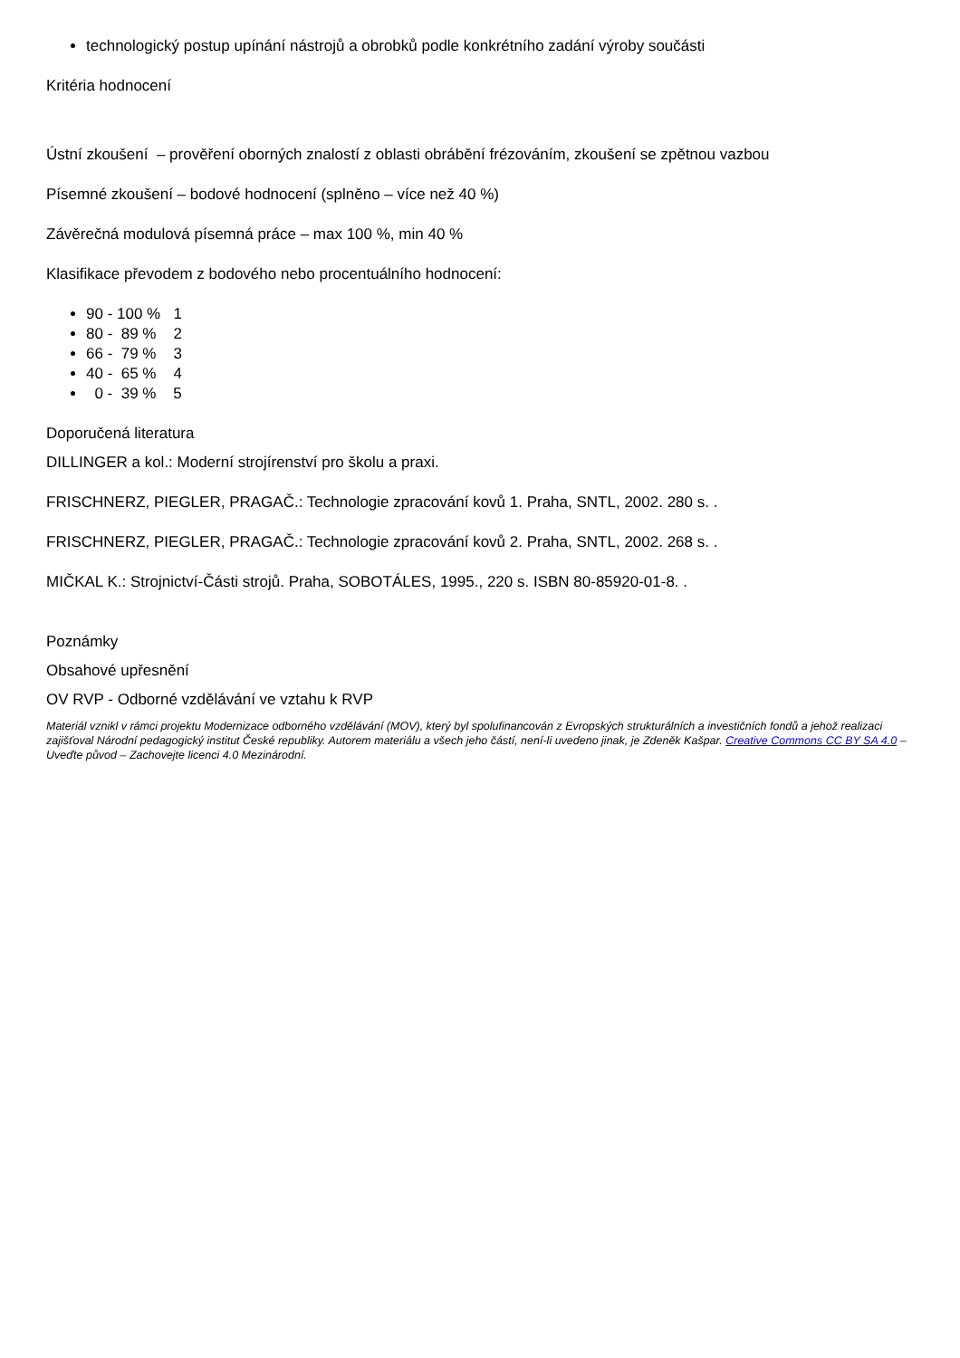technologický postup upínání nástrojů a obrobků podle konkrétního zadání výroby součásti
Kritéria hodnocení
Ústní zkoušení – prověření oborných znalostí z oblasti obrábění frézováním, zkoušení se zpětnou vazbou
Písemné zkoušení – bodové hodnocení (splněno – více než 40 %)
Závěrečná modulová písemná práce – max 100 %, min 40 %
Klasifikace převodem z bodového nebo procentuálního hodnocení:
90 - 100 % 1
80 - 89 % 2
66 - 79 % 3
40 - 65 % 4
0 - 39 % 5
Doporučená literatura
DILLINGER a kol.: Moderní strojírenství pro školu a praxi.
FRISCHNERZ, PIEGLER, PRAGAČ.: Technologie zpracování kovů 1. Praha, SNTL, 2002. 280 s. .
FRISCHNERZ, PIEGLER, PRAGAČ.: Technologie zpracování kovů 2. Praha, SNTL, 2002. 268 s. .
MIČKAL K.: Strojnictví-Části strojů. Praha, SOBOTÁLES, 1995., 220 s. ISBN 80-85920-01-8. .
Poznámky
Obsahové upřesnění
OV RVP - Odborné vzdělávání ve vztahu k RVP
Materiál vznikl v rámci projektu Modernizace odborného vzdělávání (MOV), který byl spolufinancován z Evropských strukturálních a investičních fondů a jehož realizaci zajišťoval Národní pedagogický institut České republiky. Autorem materiálu a všech jeho částí, není-li uvedeno jinak, je Zdeněk Kašpar. Creative Commons CC BY SA 4.0 – Uveďte původ – Zachovejte licenci 4.0 Mezinárodní.